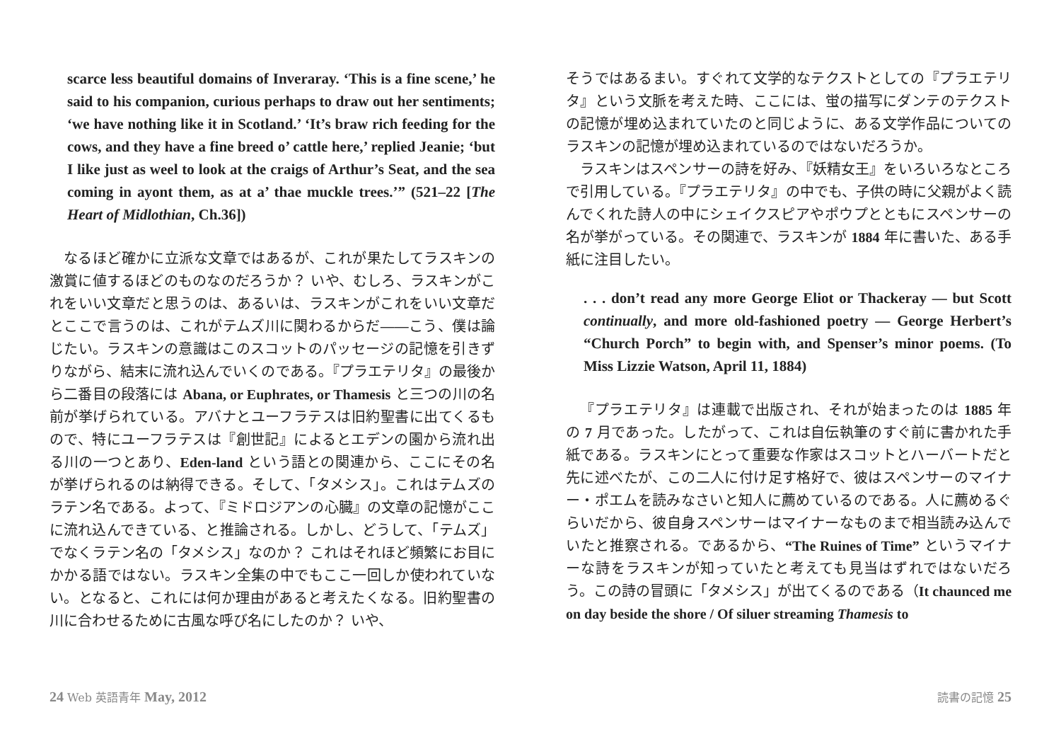scarce less beautiful domains of Inveraray. ‘This is a fine scene,’ he said to his companion, curious perhaps to draw out her sentiments; ‘we have nothing like it in Scotland.’ ‘It’s braw rich feeding for the cows, and they have a fine breed o’ cattle here,’ replied Jeanie; ‘but I like just as weel to look at the craigs of Arthur’s Seat, and the sea coming in ayont them, as at a’ thae muckle trees.’” (521–22 [The Heart of Midlothian, Ch.36])
なるほど確かに立派な文章ではあるが、これが果たしてラスキンの激賞に値するほどのものなのだろうか？ いや、むしろ、ラスキンがこれをいい文章だと思うのは、あるいは、ラスキンがこれをいい文章だとここで言うのは、これがテムズ川に関わるからだ――こう、僕は論じたい。ラスキンの意識はこのスコットのパッセージの記憶を引きずりながら、結末に流れ込んでいくのである。『プラエテリタ』の最後から二番目の段落には Abana, or Euphrates, or Thamesis と三つの川の名前が挙げられている。アバナとユーフラテスは旧約聖書に出てくるもので、特にユーフラテスは『創世記』によるとエデンの園から流れ出る川の一つとあり、Eden-land という語との関連から、ここにその名が挙げられるのは納得できる。そして、「タメシス」。これはテムズのラテン名である。よって、『ミドロジアンの心臓』の文章の記憶がここに流れ込んできている、と推論される。しかし、どうして、「テムズ」でなくラテン名の「タメシス」なのか？ これはそれほど頻繁にお目にかかる語ではない。ラスキン全集の中でもここ一回しか使われていない。となると、これには何か理由があると考えたくなる。旧約聖書の川に合わせるために古風な呼び名にしたのか？ いや、
そうではあるまい。すぐれて文学的なテクストとしての『プラエテリタ』という文脈を考えた時、ここには、蛍の描写にダンテのテクストの記憶が埋め込まれていたのと同じように、ある文学作品についてのラスキンの記憶が埋め込まれているのではないだろうか。
ラスキンはスペンサーの詩を好み、『妖精女王』をいろいろなところで引用している。『プラエテリタ』の中でも、子供の時に父親がよく読んでくれた詩人の中にシェイクスピアやポウプとともにスペンサーの名が挙がっている。その関連で、ラスキンが 1884 年に書いた、ある手紙に注目したい。
. . . don’t read any more George Eliot or Thackeray — but Scott continually, and more old-fashioned poetry — George Herbert’s “Church Porch” to begin with, and Spenser’s minor poems. (To Miss Lizzie Watson, April 11, 1884)
『プラエテリタ』は連載で出版され、それが始まったのは 1885 年の 7 月であった。したがって、これは自伝執筆のすぐ前に書かれた手紙である。ラスキンにとって重要な作家はスコットとハーバートだと先に述べたが、この二人に付け足す格好で、彼はスペンサーのマイナー・ポエムを読みなさいと知人に薦めているのである。人に薦めるぐらいだから、彼自身スペンサーはマイナーなものまで相当読み込んでいたと推察される。であるから、“The Ruines of Time” というマイナーな詩をラスキンが知っていたと考えても見当はずれではないだろう。この詩の冒頭に「タメシス」が出てくるのである（It chaunced me on day beside the shore / Of siluer streaming Thamesis to
24 Web 英語青年 May, 2012 読書の記憶 25